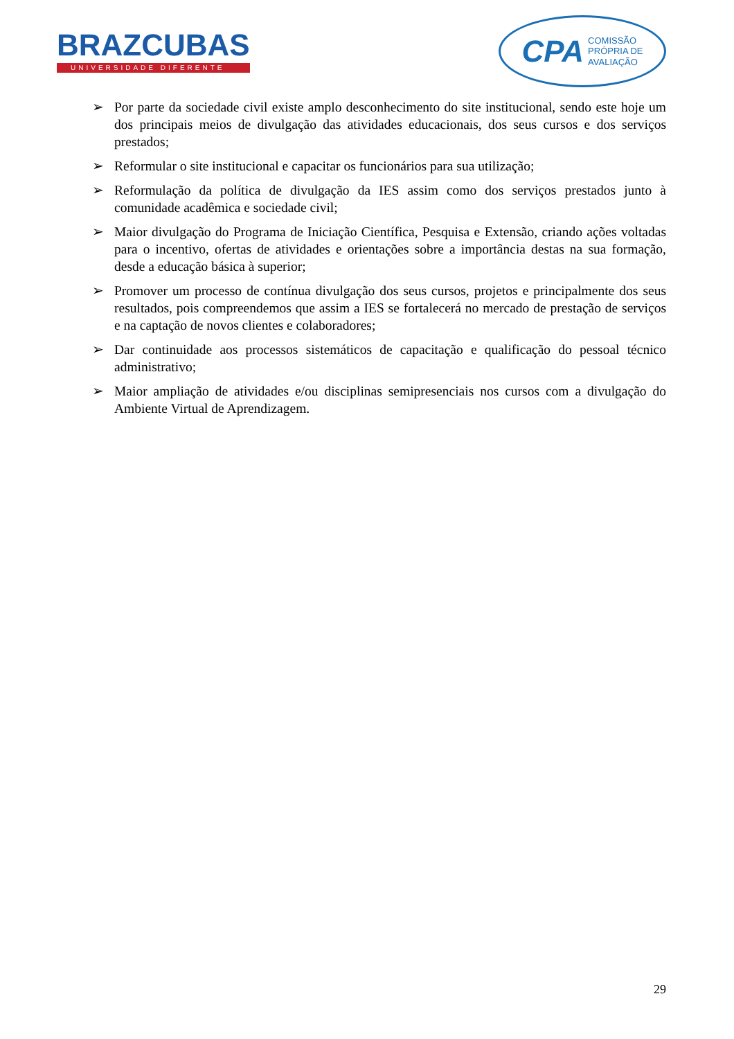BRAZCUBAS
UNIVERSIDADE DIFERENTE
CPA COMISSÃO
PRÓPRIA DE
AVALIAÇÃO
➢ Por parte da sociedade civil existe amplo desconhecimento do site institucional, sendo este hoje um dos principais meios de divulgação das atividades educacionais, dos seus cursos e dos serviços prestados;
➢ Reformular o site institucional e capacitar os funcionários para sua utilização;
➢ Reformulação da política de divulgação da IES assim como dos serviços prestados junto à comunidade acadêmica e sociedade civil;
➢ Maior divulgação do Programa de Iniciação Científica, Pesquisa e Extensão, criando ações voltadas para o incentivo, ofertas de atividades e orientações sobre a importância destas na sua formação, desde a educação básica à superior;
➢ Promover um processo de contínua divulgação dos seus cursos, projetos e principalmente dos seus resultados, pois compreendemos que assim a IES se fortalecerá no mercado de prestação de serviços e na captação de novos clientes e colaboradores;
➢ Dar continuidade aos processos sistemáticos de capacitação e qualificação do pessoal técnico administrativo;
➢ Maior ampliação de atividades e/ou disciplinas semipresenciais nos cursos com a divulgação do Ambiente Virtual de Aprendizagem.
29